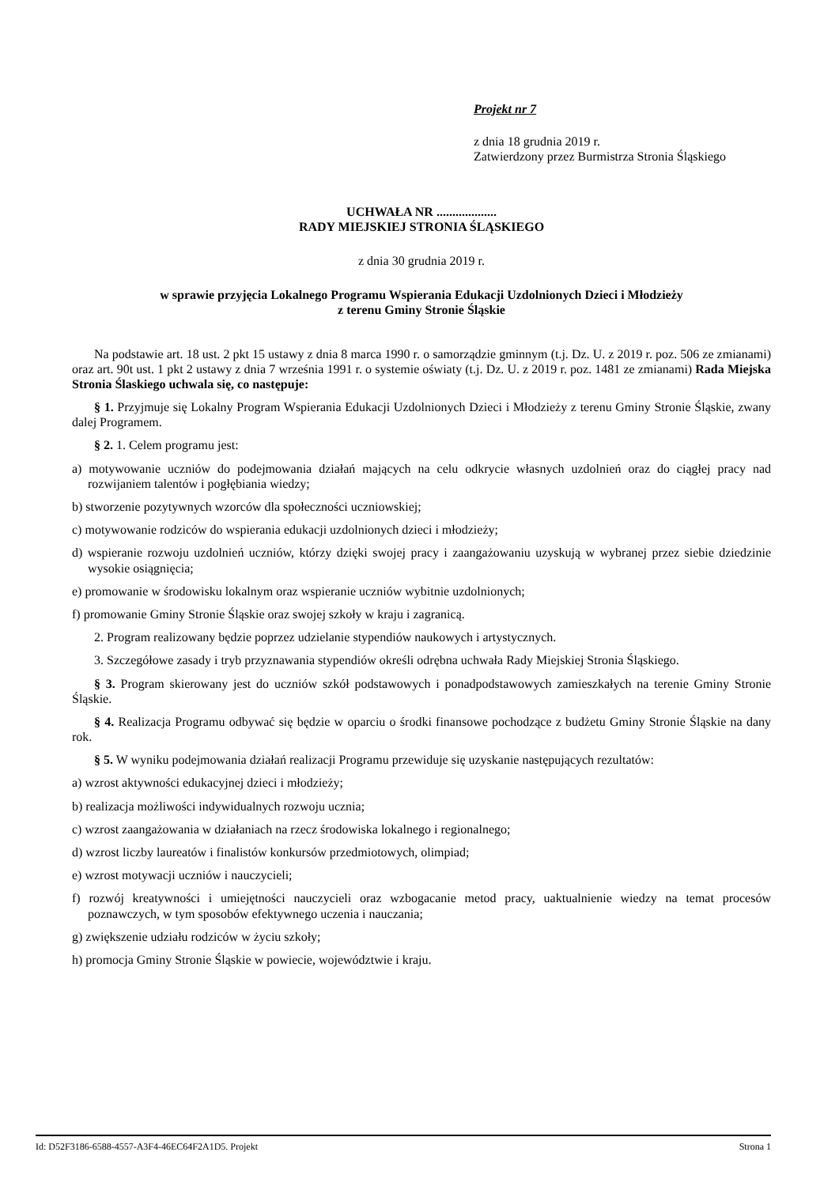Projekt nr 7
z dnia 18 grudnia 2019 r.
Zatwierdzony przez Burmistrza Stronia Śląskiego
UCHWAŁA NR ...................
RADY MIEJSKIEJ STRONIA ŚLĄSKIEGO
z dnia 30 grudnia 2019 r.
w sprawie przyjęcia Lokalnego Programu Wspierania Edukacji Uzdolnionych Dzieci i Młodzieży
z terenu Gminy Stronie Śląskie
Na podstawie art. 18 ust. 2 pkt 15 ustawy z dnia 8 marca 1990 r. o samorządzie gminnym (t.j. Dz. U. z 2019 r. poz. 506 ze zmianami) oraz art. 90t ust. 1 pkt 2 ustawy z dnia 7 września 1991 r. o systemie oświaty (t.j. Dz. U. z 2019 r. poz. 1481 ze zmianami) Rada Miejska Stronia Ślaskiego uchwala się, co następuje:
§ 1. Przyjmuje się Lokalny Program Wspierania Edukacji Uzdolnionych Dzieci i Młodzieży z terenu Gminy Stronie Śląskie, zwany dalej Programem.
§ 2. 1. Celem programu jest:
a) motywowanie uczniów do podejmowania działań mających na celu odkrycie własnych uzdolnień oraz do ciągłej pracy nad rozwijaniem talentów i pogłębiania wiedzy;
b) stworzenie pozytywnych wzorców dla społeczności uczniowskiej;
c) motywowanie rodziców do wspierania edukacji uzdolnionych dzieci i młodzieży;
d) wspieranie rozwoju uzdolnień uczniów, którzy dzięki swojej pracy i zaangażowaniu uzyskują w wybranej przez siebie dziedzinie wysokie osiągnięcia;
e) promowanie w środowisku lokalnym oraz wspieranie uczniów wybitnie uzdolnionych;
f) promowanie Gminy Stronie Śląskie oraz swojej szkoły w kraju i zagranicą.
2. Program realizowany będzie poprzez udzielanie stypendiów naukowych i artystycznych.
3. Szczegółowe zasady i tryb przyznawania stypendiów określi odrębna uchwała Rady Miejskiej Stronia Śląskiego.
§ 3. Program skierowany jest do uczniów szkół podstawowych i ponadpodstawowych zamieszkałych na terenie Gminy Stronie Śląskie.
§ 4. Realizacja Programu odbywać się będzie w oparciu o środki finansowe pochodzące z budżetu Gminy Stronie Śląskie na dany rok.
§ 5. W wyniku podejmowania działań realizacji Programu przewiduje się uzyskanie następujących rezultatów:
a) wzrost aktywności edukacyjnej dzieci i młodzieży;
b) realizacja możliwości indywidualnych rozwoju ucznia;
c) wzrost zaangażowania w działaniach na rzecz środowiska lokalnego i regionalnego;
d) wzrost liczby laureatów i finalistów konkursów przedmiotowych, olimpiad;
e) wzrost motywacji uczniów i nauczycieli;
f) rozwój kreatywności i umiejętności nauczycieli oraz wzbogacanie metod pracy, uaktualnienie wiedzy na temat procesów poznawczych, w tym sposobów efektywnego uczenia i nauczania;
g) zwiększenie udziału rodziców w życiu szkoły;
h) promocja Gminy Stronie Śląskie w powiecie, województwie i kraju.
Id: D52F3186-6588-4557-A3F4-46EC64F2A1D5. Projekt Strona 1